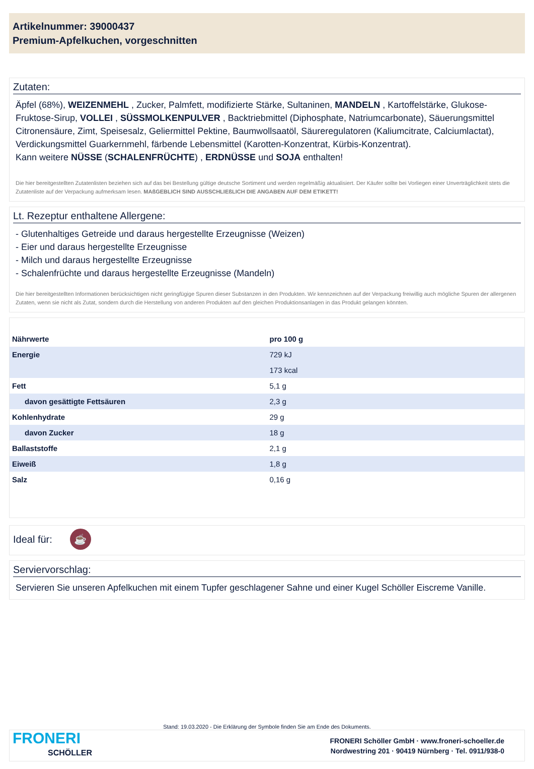Artikelnummer: 39000437
Premium-Apfelkuchen, vorgeschnitten
Zutaten:
Äpfel (68%), WEIZENMEHL , Zucker, Palmfett, modifizierte Stärke, Sultaninen, MANDELN , Kartoffelstärke, Glukose-Fruktose-Sirup, VOLLEI , SÜSSMOLKENPULVER , Backtriebmittel (Diphosphate, Natriumcarbonate), Säuerungsmittel Citronensäure, Zimt, Speisesalz, Geliermittel Pektine, Baumwollsaatöl, Säureregulatoren (Kaliumcitrate, Calciumlactat), Verdickungsmittel Guarkernmehl, färbende Lebensmittel (Karotten-Konzentrat, Kürbis-Konzentrat).
Kann weitere NÜSSE (SCHALENFRÜCHTE) , ERDNÜSSE und SOJA enthalten!
Die hier bereitgestellten Zutatenlisten beziehen sich auf das bei Bestellung gültige deutsche Sortiment und werden regelmäßig aktualisiert. Der Käufer sollte bei Vorliegen einer Unverträglichkeit stets die Zutatenliste auf der Verpackung aufmerksam lesen. MAßGEBLICH SIND AUSSCHLIEßLICH DIE ANGABEN AUF DEM ETIKETT!
Lt. Rezeptur enthaltene Allergene:
- Glutenhaltiges Getreide und daraus hergestellte Erzeugnisse (Weizen)
- Eier und daraus hergestellte Erzeugnisse
- Milch und daraus hergestellte Erzeugnisse
- Schalenfrüchte und daraus hergestellte Erzeugnisse (Mandeln)
Die hier bereitgestellten Informationen berücksichtigen nicht geringfügige Spuren dieser Substanzen in den Produkten. Wir kennzeichnen auf der Verpackung freiwillig auch mögliche Spuren der allergenen Zutaten, wenn sie nicht als Zutat, sondern durch die Herstellung von anderen Produkten auf den gleichen Produktionsanlagen in das Produkt gelangen könnten.
| Nährwerte | pro 100 g |
| --- | --- |
| Energie | 729 kJ |
| | 173 kcal |
| Fett | 5,1 g |
| davon gesättigte Fettsäuren | 2,3 g |
| Kohlenhydrate | 29 g |
| davon Zucker | 18 g |
| Ballaststoffe | 2,1 g |
| Eiweiß | 1,8 g |
| Salz | 0,16 g |
Ideal für: ☕
Serviervorschlag:
Servieren Sie unseren Apfelkuchen mit einem Tupfer geschlagener Sahne und einer Kugel Schöller Eiscreme Vanille.
Stand: 19.03.2020 - Die Erklärung der Symbole finden Sie am Ende des Dokuments.
FRONERI
SCHÖLLER
FRONERI Schöller GmbH · www.froneri-schoeller.de
Nordwestring 201 · 90419 Nürnberg · Tel. 0911/938-0